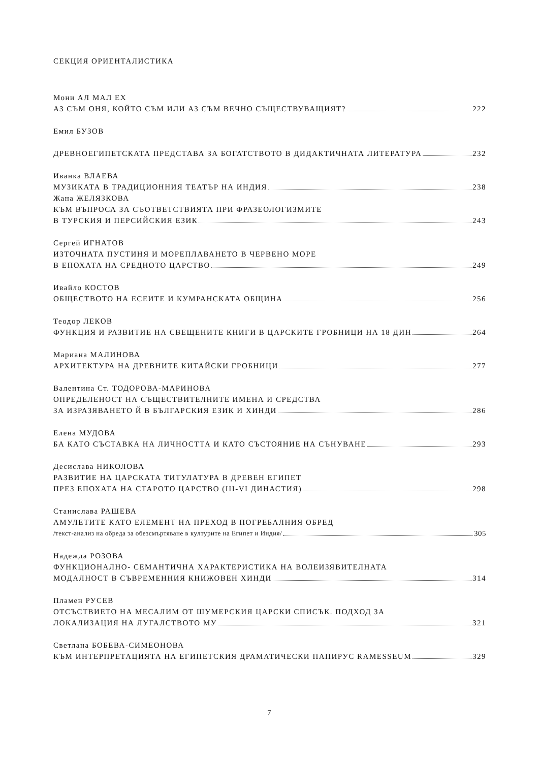СЕКЦИЯ ОРИЕНТАЛИСТИКА
Мони АЛ МАЛ ЕХ
АЗ СЪМ ОНЯ, КОЙТО СЪМ ИЛИ АЗ СЪМ ВЕЧНО СЪЩЕСТВУВАЩИЯТ? 222
Емил БУЗОВ
ДРЕВНОЕГИПЕТСКАТА ПРЕДСТАВА ЗА БОГАТСТВОТО В ДИДАКТИЧНАТА ЛИТЕРАТУРА 232
Иванка ВЛАЕВА
МУЗИКАТА В ТРАДИЦИОННИЯ ТЕАТЪР НА ИНДИЯ 238
Жана ЖЕЛЯЗКОВА
КЪМ ВЪПРОСА ЗА СЪОТВЕТСТВИЯТА ПРИ ФРАЗЕОЛОГИЗМИТЕ
В ТУРСКИЯ И ПЕРСИЙСКИЯ ЕЗИК 243
Сергей ИГНАТОВ
ИЗТОЧНАТА ПУСТИНЯ И МОРЕПЛАВАНЕТО В ЧЕРВЕНО МОРЕ
В ЕПОХАТА НА СРЕДНОТО ЦАРСТВО 249
Ивайло КОСТОВ
ОБЩЕСТВОТО НА ЕСЕИТЕ И КУМРАНСКАТА ОБЩИНА 256
Теодор ЛЕКОВ
ФУНКЦИЯ И РАЗВИТИЕ НА СВЕЩЕНИТЕ КНИГИ В ЦАРСКИТЕ ГРОБНИЦИ НА 18 ДИН 264
Мариана МАЛИНОВА
АРХИТЕКТУРА НА ДРЕВНИТЕ КИТАЙСКИ ГРОБНИЦИ 277
Валентина Ст. ТОДОРОВА-МАРИНОВА
ОПРЕДЕЛЕНОСТ НА СЪЩЕСТВИТЕЛНИТЕ ИМЕНА И СРЕДСТВА
ЗА ИЗРАЗЯВАНЕТО Й В БЪЛГАРСКИЯ ЕЗИК И ХИНДИ 286
Елена МУДОВА
БА КАТО СЪСТАВКА НА ЛИЧНОСТТА И КАТО СЪСТОЯНИЕ НА СЪНУВАНЕ 293
Десислава НИКОЛОВА
РАЗВИТИЕ НА ЦАРСКАТА ТИТУЛАТУРА В ДРЕВЕН ЕГИПЕТ
ПРЕЗ ЕПОХАТА НА СТАРОТО ЦАРСТВО (III-VI ДИНАСТИЯ) 298
Станислава РАШЕВА
АМУЛЕТИТЕ КАТО ЕЛЕМЕНТ НА ПРЕХОД В ПОГРЕБАЛНИЯ ОБРЕД
/текст-анализ на обреда за обезсмъртяване в културите на Египет и Индия/ 305
Надежда РОЗОВА
ФУНКЦИОНАЛНО- СЕМАНТИЧНА ХАРАКТЕРИСТИКА НА ВОЛЕИЗЯВИТЕЛНАТА
МОДАЛНОСТ В СЪВРЕМЕННИЯ КНИЖОВЕН ХИНДИ 314
Пламен РУСЕВ
ОТСЪСТВИЕТО НА МЕСАЛИМ ОТ ШУМЕРСКИЯ ЦАРСКИ СПИСЪК. ПОДХОД ЗА
ЛОКАЛИЗАЦИЯ НА ЛУГАЛСТВОТО МУ 321
Светлана БОБЕВА-СИМЕОНОВА
КЪМ ИНТЕРПРЕТАЦИЯТА НА ЕГИПЕТСКИЯ ДРАМАТИЧЕСКИ ПАПИРУС RAMESSEUM 329
7